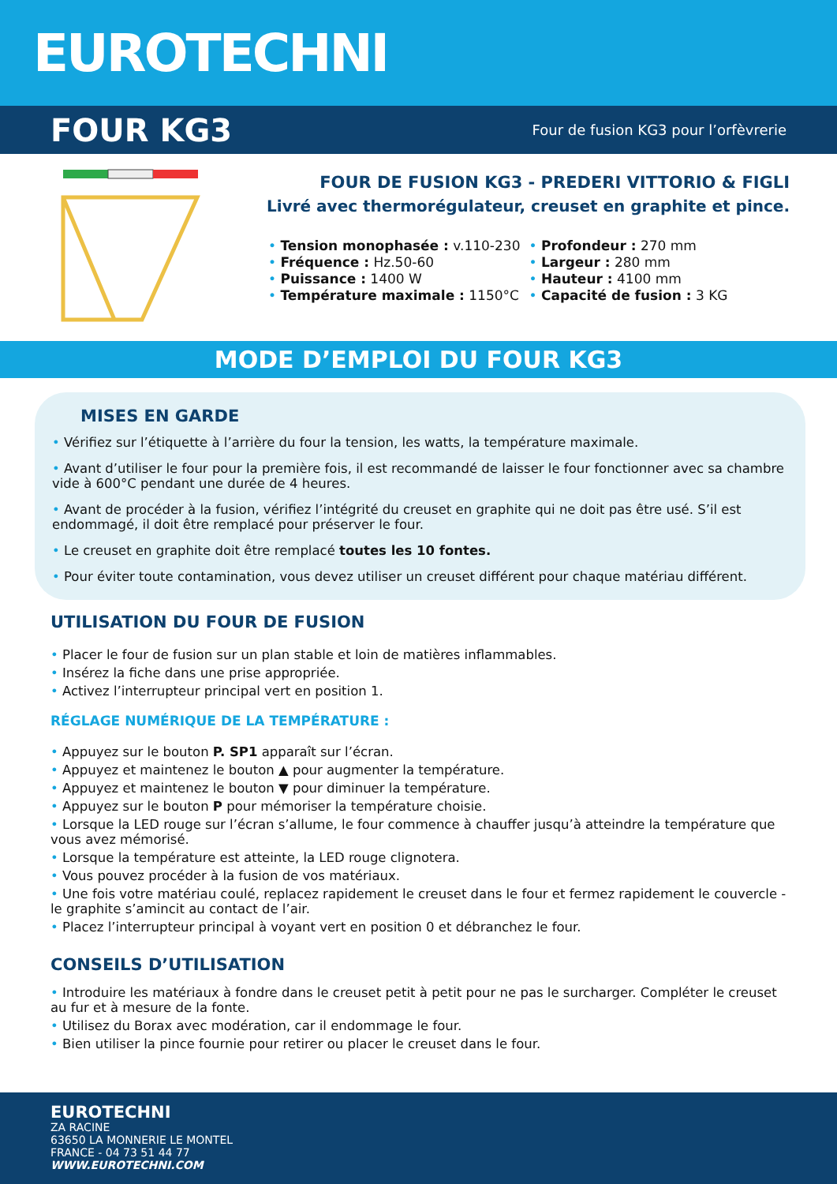EUROTECHNI
FOUR KG3
Four de fusion KG3 pour l’orfèvrerie
FOUR DE FUSION KG3 - PREDERI VITTORIO & FIGLI
Livré avec thermorégulateur, creuset en graphite et pince.
• Tension monophasée : v.110-230
• Fréquence : Hz.50-60
• Puissance : 1400 W
• Température maximale : 1150°C
• Profondeur : 270 mm
• Largeur : 280 mm
• Hauteur : 4100 mm
• Capacité de fusion : 3 KG
MODE D’EMPLOI DU FOUR KG3
MISES EN GARDE
• Vérifiez sur l’étiquette à l’arrière du four la tension, les watts, la température maximale.
• Avant d’utiliser le four pour la première fois, il est recommandé de laisser le four fonctionner avec sa chambre vide à 600°C pendant une durée de 4 heures.
• Avant de procéder à la fusion, vérifiez l’intégrité du creuset en graphite qui ne doit pas être usé. S’il est endommagé, il doit être remplacé pour préserver le four.
• Le creuset en graphite doit être remplacé toutes les 10 fontes.
• Pour éviter toute contamination, vous devez utiliser un creuset différent pour chaque matériau différent.
UTILISATION DU FOUR DE FUSION
• Placer le four de fusion sur un plan stable et loin de matières inflammables.
• Insérez la fiche dans une prise appropriée.
• Activez l’interrupteur principal vert en position 1.
RÉGLAGE NUMÉRIQUE DE LA TEMPÉRATURE :
• Appuyez sur le bouton P. SP1 apparaît sur l’écran.
• Appuyez et maintenez le bouton ▲ pour augmenter la température.
• Appuyez et maintenez le bouton ▼ pour diminuer la température.
• Appuyez sur le bouton P pour mémoriser la température choisie.
• Lorsque la LED rouge sur l’écran s’allume, le four commence à chauffer jusqu’à atteindre la température que vous avez mémorisé.
• Lorsque la température est atteinte, la LED rouge clignotera.
• Vous pouvez procéder à la fusion de vos matériaux.
• Une fois votre matériau coulé, replacez rapidement le creuset dans le four et fermez rapidement le couvercle - le graphite s’amincit au contact de l’air.
• Placez l’interrupteur principal à voyant vert en position 0 et débranchez le four.
CONSEILS D’UTILISATION
• Introduire les matériaux à fondre dans le creuset petit à petit pour ne pas le surcharger. Compléter le creuset au fur et à mesure de la fonte.
• Utilisez du Borax avec modération, car il endommage le four.
• Bien utiliser la pince fournie pour retirer ou placer le creuset dans le four.
EUROTECHNI
ZA RACINE
63650 LA MONNERIE LE MONTEL
FRANCE - 04 73 51 44 77
WWW.EUROTECHNI.COM